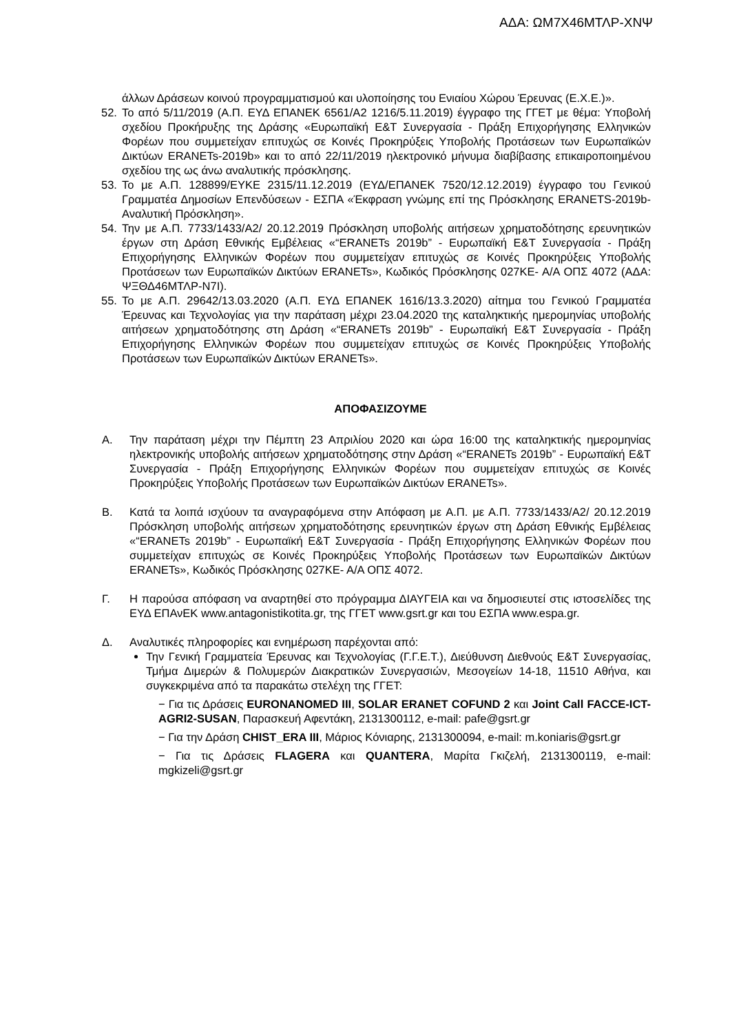ΑΔΑ: ΩΜ7Χ46ΜΤΛΡ-ΧΝΨ
άλλων Δράσεων κοινού προγραμματισμού και υλοποίησης του Ενιαίου Χώρου Έρευνας (Ε.Χ.Ε.)».
52. Το από 5/11/2019 (Α.Π. ΕΥΔ ΕΠΑΝΕΚ 6561/Α2 1216/5.11.2019) έγγραφο της ΓΓΕΤ με θέμα: Υποβολή σχεδίου Προκήρυξης της Δράσης «Ευρωπαϊκή Ε&Τ Συνεργασία - Πράξη Επιχορήγησης Ελληνικών Φορέων που συμμετείχαν επιτυχώς σε Κοινές Προκηρύξεις Υποβολής Προτάσεων των Ευρωπαϊκών Δικτύων ERANETs-2019b» και το από 22/11/2019 ηλεκτρονικό μήνυμα διαβίβασης επικαιροποιημένου σχεδίου της ως άνω αναλυτικής πρόσκλησης.
53. Το με Α.Π. 128899/ΕΥΚΕ 2315/11.12.2019 (ΕΥΔ/ΕΠΑΝΕΚ 7520/12.12.2019) έγγραφο του Γενικού Γραμματέα Δημοσίων Επενδύσεων - ΕΣΠΑ «Έκφραση γνώμης επί της Πρόσκλησης ERANETS-2019b-Αναλυτική Πρόσκληση».
54. Την με Α.Π. 7733/1433/Α2/ 20.12.2019 Πρόσκληση υποβολής αιτήσεων χρηματοδότησης ερευνητικών έργων στη Δράση Εθνικής Εμβέλειας «“ERANETs 2019b” - Ευρωπαϊκή Ε&Τ Συνεργασία - Πράξη Επιχορήγησης Ελληνικών Φορέων που συμμετείχαν επιτυχώς σε Κοινές Προκηρύξεις Υποβολής Προτάσεων των Ευρωπαϊκών Δικτύων ERANETs», Κωδικός Πρόσκλησης 027ΚΕ- Α/Α ΟΠΣ 4072 (ΑΔΑ: ΨΞΘΔ46ΜΤΛΡ-Ν7Ι).
55. Το με Α.Π. 29642/13.03.2020 (Α.Π. ΕΥΔ ΕΠΑΝΕΚ 1616/13.3.2020) αίτημα του Γενικού Γραμματέα Έρευνας και Τεχνολογίας για την παράταση μέχρι 23.04.2020 της καταληκτικής ημερομηνίας υποβολής αιτήσεων χρηματοδότησης στη Δράση «“ERANETs 2019b” - Ευρωπαϊκή Ε&Τ Συνεργασία - Πράξη Επιχορήγησης Ελληνικών Φορέων που συμμετείχαν επιτυχώς σε Κοινές Προκηρύξεις Υποβολής Προτάσεων των Ευρωπαϊκών Δικτύων ERANETs».
ΑΠΟΦΑΣΙΖΟΥΜΕ
Α. Την παράταση μέχρι την Πέμπτη 23 Απριλίου 2020 και ώρα 16:00 της καταληκτικής ημερομηνίας ηλεκτρονικής υποβολής αιτήσεων χρηματοδότησης στην Δράση «“ERANETs 2019b” - Ευρωπαϊκή Ε&Τ Συνεργασία - Πράξη Επιχορήγησης Ελληνικών Φορέων που συμμετείχαν επιτυχώς σε Κοινές Προκηρύξεις Υποβολής Προτάσεων των Ευρωπαϊκών Δικτύων ERANETs».
Β. Κατά τα λοιπά ισχύουν τα αναγραφόμενα στην Απόφαση με Α.Π. με Α.Π. 7733/1433/Α2/ 20.12.2019 Πρόσκληση υποβολής αιτήσεων χρηματοδότησης ερευνητικών έργων στη Δράση Εθνικής Εμβέλειας «“ERANETs 2019b” - Ευρωπαϊκή Ε&Τ Συνεργασία - Πράξη Επιχορήγησης Ελληνικών Φορέων που συμμετείχαν επιτυχώς σε Κοινές Προκηρύξεις Υποβολής Προτάσεων των Ευρωπαϊκών Δικτύων ERANETs», Κωδικός Πρόσκλησης 027ΚΕ- Α/Α ΟΠΣ 4072.
Γ. Η παρούσα απόφαση να αναρτηθεί στο πρόγραμμα ΔΙΑΥΓΕΙΑ και να δημοσιευτεί στις ιστοσελίδες της ΕΥΔ ΕΠΑνΕΚ www.antagonistikotita.gr, της ΓΓΕΤ www.gsrt.gr και του ΕΣΠΑ www.espa.gr.
Δ. Αναλυτικές πληροφορίες και ενημέρωση παρέχονται από:
Την Γενική Γραμματεία Έρευνας και Τεχνολογίας (Γ.Γ.Ε.Τ.), Διεύθυνση Διεθνούς Ε&Τ Συνεργασίας, Τμήμα Διμερών & Πολυμερών Διακρατικών Συνεργασιών, Μεσογείων 14-18, 11510 Αθήνα, και συγκεκριμένα από τα παρακάτω στελέχη της ΓΓΕΤ:
− Για τις Δράσεις EURONANOMED III, SOLAR ERANET COFUND 2 και Joint Call FACCE-ICT-AGRI2-SUSAN, Παρασκευή Αφεντάκη, 2131300112, e-mail: pafe@gsrt.gr
− Για την Δράση CHIST_ERA III, Μάριος Κόνιαρης, 2131300094, e-mail: m.koniaris@gsrt.gr
− Για τις Δράσεις FLAGERA και QUANTERA, Μαρίτα Γκιζελή, 2131300119, e-mail: mgkizeli@gsrt.gr